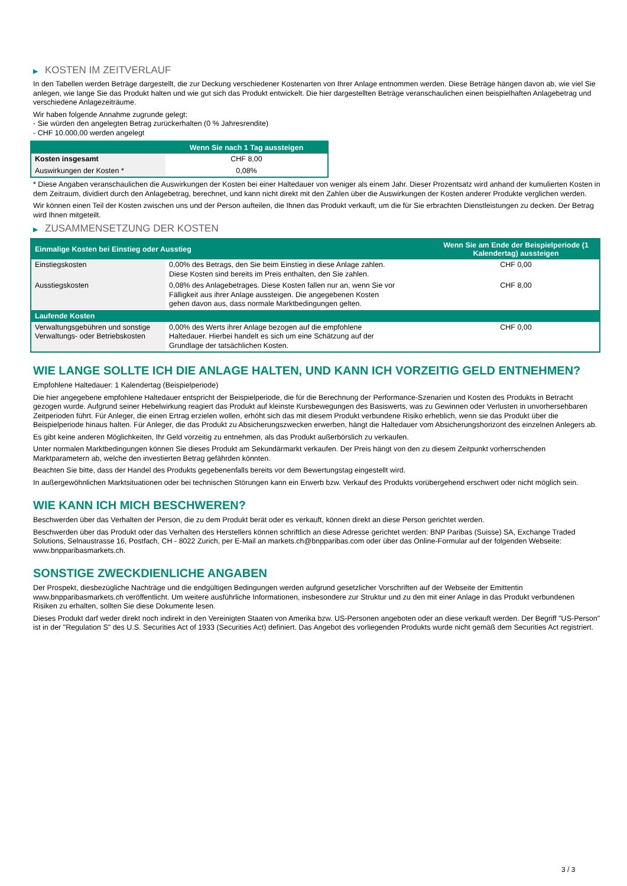▶ KOSTEN IM ZEITVERLAUF
In den Tabellen werden Beträge dargestellt, die zur Deckung verschiedener Kostenarten von Ihrer Anlage entnommen werden. Diese Beträge hängen davon ab, wie viel Sie anlegen, wie lange Sie das Produkt halten und wie gut sich das Produkt entwickelt. Die hier dargestellten Beträge veranschaulichen einen beispielhaften Anlagebetrag und verschiedene Anlagezeiträume.
Wir haben folgende Annahme zugrunde gelegt:
- Sie würden den angelegten Betrag zurückerhalten (0 % Jahresrendite)
- CHF 10.000,00 werden angelegt
| | Wenn Sie nach 1 Tag aussteigen |
| --- | --- |
| Kosten insgesamt | CHF 8,00 |
| Auswirkungen der Kosten * | 0,08% |
* Diese Angaben veranschaulichen die Auswirkungen der Kosten bei einer Haltedauer von weniger als einem Jahr. Dieser Prozentsatz wird anhand der kumulierten Kosten in dem Zeitraum, dividiert durch den Anlagebetrag, berechnet, und kann nicht direkt mit den Zahlen über die Auswirkungen der Kosten anderer Produkte verglichen werden.
Wir können einen Teil der Kosten zwischen uns und der Person aufteilen, die Ihnen das Produkt verkauft, um die für Sie erbrachten Dienstleistungen zu decken. Der Betrag wird Ihnen mitgeteilt.
▶ ZUSAMMENSETZUNG DER KOSTEN
| Einmalige Kosten bei Einstieg oder Ausstieg | | Wenn Sie am Ende der Beispielperiode (1 Kalendertag) aussteigen |
| --- | --- | --- |
| Einstiegskosten | 0,00% des Betrags, den Sie beim Einstieg in diese Anlage zahlen. Diese Kosten sind bereits im Preis enthalten, den Sie zahlen. | CHF 0,00 |
| Ausstiegskosten | 0,08% des Anlagebetrages. Diese Kosten fallen nur an, wenn Sie vor Fälligkeit aus ihrer Anlage aussteigen. Die angegebenen Kosten gehen davon aus, dass normale Marktbedingungen gelten. | CHF 8,00 |
| Laufende Kosten | | |
| Verwaltungsgebühren und sonstige Verwaltungs- oder Betriebskosten | 0,00% des Werts ihrer Anlage bezogen auf die empfohlene Haltedauer. Hierbei handelt es sich um eine Schätzung auf der Grundlage der tatsächlichen Kosten. | CHF 0,00 |
WIE LANGE SOLLTE ICH DIE ANLAGE HALTEN, UND KANN ICH VORZEITIG GELD ENTNEHMEN?
Empfohlene Haltedauer: 1 Kalendertag (Beispielperiode)
Die hier angegebene empfohlene Haltedauer entspricht der Beispielperiode, die für die Berechnung der Performance-Szenarien und Kosten des Produkts in Betracht gezogen wurde. Aufgrund seiner Hebelwirkung reagiert das Produkt auf kleinste Kursbewegungen des Basiswerts, was zu Gewinnen oder Verlusten in unvorhersehbaren Zeitperioden führt. Für Anleger, die einen Ertrag erzielen wollen, erhöht sich das mit diesem Produkt verbundene Risiko erheblich, wenn sie das Produkt über die Beispielperiode hinaus halten. Für Anleger, die das Produkt zu Absicherungszwecken erwerben, hängt die Haltedauer vom Absicherungshorizont des einzelnen Anlegers ab.
Es gibt keine anderen Möglichkeiten, Ihr Geld vorzeitig zu entnehmen, als das Produkt außerbörslich zu verkaufen.
Unter normalen Marktbedingungen können Sie dieses Produkt am Sekundärmarkt verkaufen. Der Preis hängt von den zu diesem Zeitpunkt vorherrschenden Marktparametern ab, welche den investierten Betrag gefährden könnten.
Beachten Sie bitte, dass der Handel des Produkts gegebenenfalls bereits vor dem Bewertungstag eingestellt wird.
In außergewöhnlichen Marktsituationen oder bei technischen Störungen kann ein Erwerb bzw. Verkauf des Produkts vorübergehend erschwert oder nicht möglich sein.
WIE KANN ICH MICH BESCHWEREN?
Beschwerden über das Verhalten der Person, die zu dem Produkt berät oder es verkauft, können direkt an diese Person gerichtet werden.
Beschwerden über das Produkt oder das Verhalten des Herstellers können schriftlich an diese Adresse gerichtet werden: BNP Paribas (Suisse) SA, Exchange Traded Solutions, Selnaustrasse 16, Postfach, CH - 8022 Zurich, per E-Mail an markets.ch@bnpparibas.com oder über das Online-Formular auf der folgenden Webseite: www.bnpparibasmarkets.ch.
SONSTIGE ZWECKDIENLICHE ANGABEN
Der Prospekt, diesbezügliche Nachträge und die endgültigen Bedingungen werden aufgrund gesetzlicher Vorschriften auf der Webseite der Emittentin www.bnpparibasmarkets.ch veröffentlicht. Um weitere ausführliche Informationen, insbesondere zur Struktur und zu den mit einer Anlage in das Produkt verbundenen Risiken zu erhalten, sollten Sie diese Dokumente lesen.
Dieses Produkt darf weder direkt noch indirekt in den Vereinigten Staaten von Amerika bzw. US-Personen angeboten oder an diese verkauft werden. Der Begriff "US-Person" ist in der "Regulation S" des U.S. Securities Act of 1933 (Securities Act) definiert. Das Angebot des vorliegenden Produkts wurde nicht gemäß dem Securities Act registriert.
3 / 3